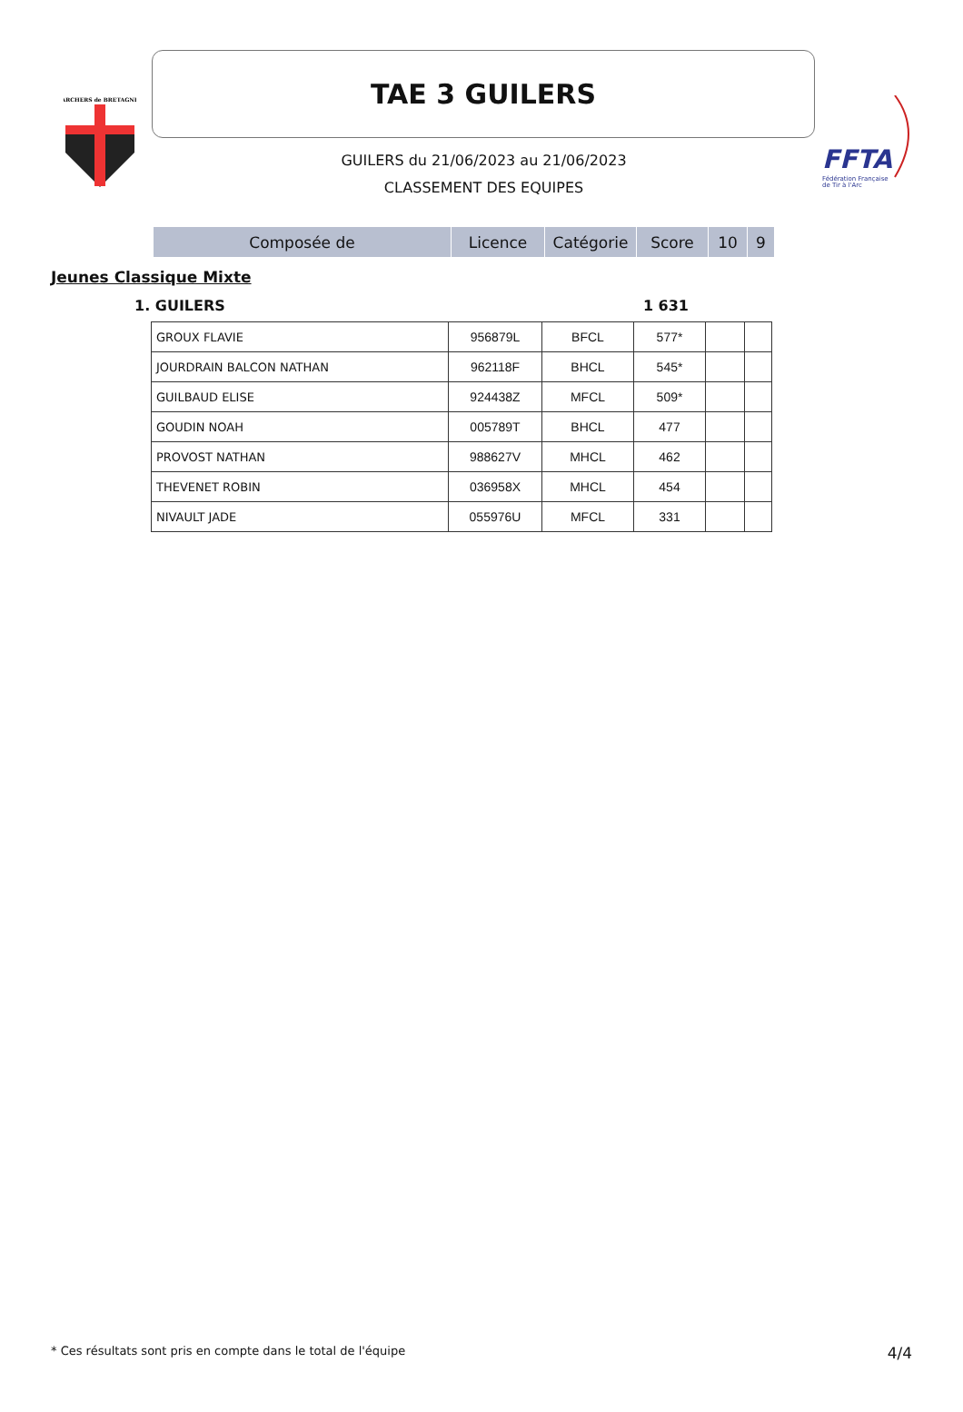ARCHERS de BRETAGNE
FFTA
Fédération Française
de Tir à l'Arc
TAE 3 GUILERS
GUILERS du 21/06/2023 au 21/06/2023
CLASSEMENT DES EQUIPES
| Composée de | Licence | Catégorie | Score | 10 | 9 |
| --- | --- | --- | --- | --- | --- |
Jeunes Classique Mixte
1. GUILERS 1 631
| GROUX FLAVIE | 956879L | BFCL | 577* | | |
| JOURDRAIN BALCON NATHAN | 962118F | BHCL | 545* | | |
| GUILBAUD ELISE | 924438Z | MFCL | 509* | | |
| GOUDIN NOAH | 005789T | BHCL | 477 | | |
| PROVOST NATHAN | 988627V | MHCL | 462 | | |
| THEVENET ROBIN | 036958X | MHCL | 454 | | |
| NIVAULT JADE | 055976U | MFCL | 331 | | |
* Ces résultats sont pris en compte dans le total de l'équipe 4/4